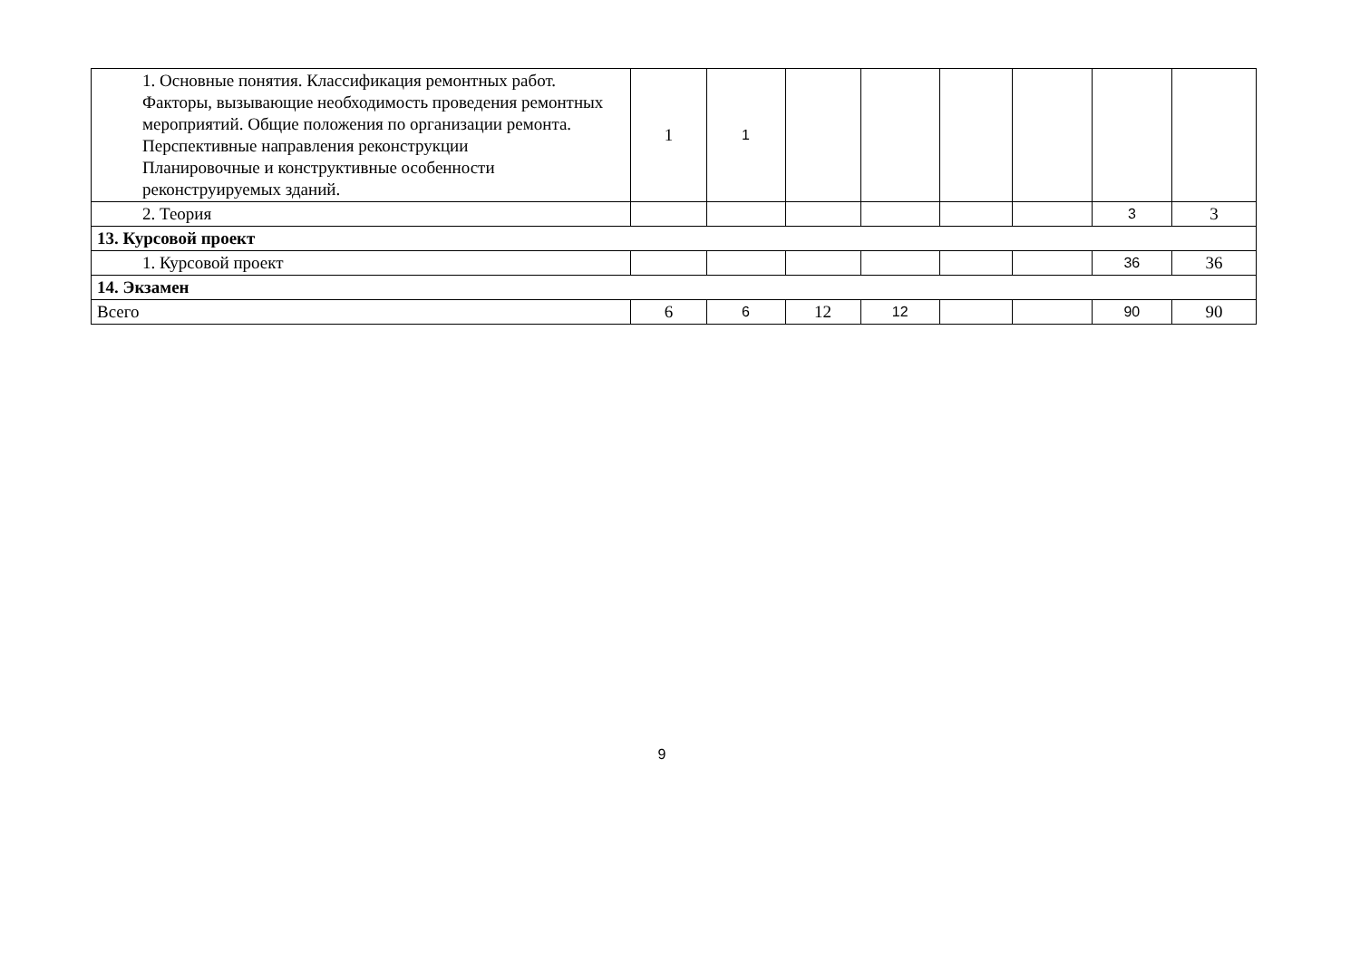| 1. Основные понятия. Классификация ремонтных работ. Факторы, вызывающие необходимость проведения ремонтных мероприятий. Общие положения по организации ремонта. Перспективные направления реконструкции Планировочные и конструктивные особенности реконструируемых зданий. | 1 | 1 | | | | | | |
| 2. Теория | | | | | | | 3 | 3 |
| 13. Курсовой проект | | | | | | | | |
| 1. Курсовой проект | | | | | | | 36 | 36 |
| 14. Экзамен | | | | | | | | |
| Всего | 6 | 6 | 12 | 12 | | | 90 | 90 |
9